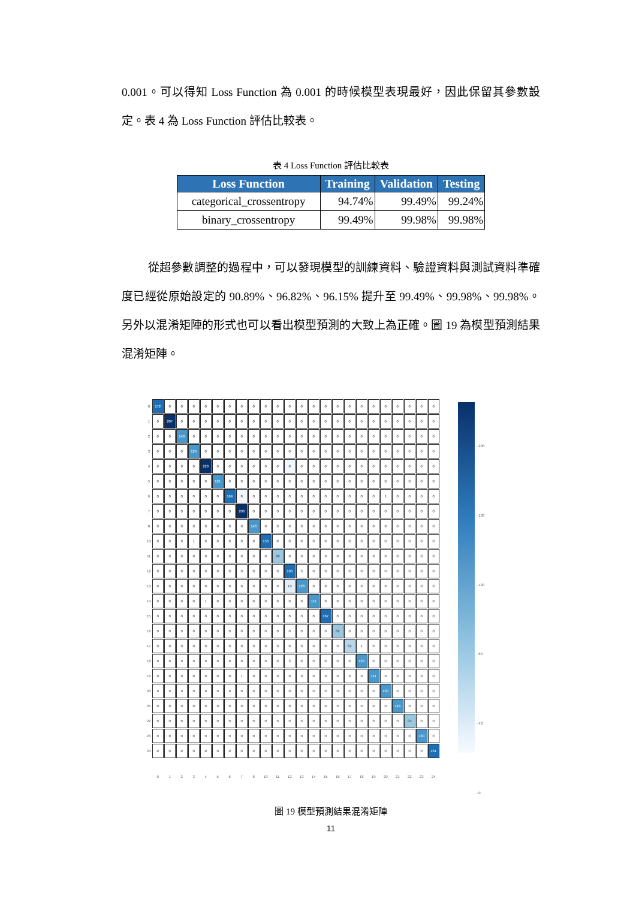0.001。可以得知 Loss Function 為 0.001 的時候模型表現最好，因此保留其參數設定。表 4 為 Loss Function 評估比較表。
表 4 Loss Function 評估比較表
| Loss Function | Training | Validation | Testing |
| --- | --- | --- | --- |
| categorical_crossentropy | 94.74% | 99.49% | 99.24% |
| binary_crossentropy | 99.49% | 99.98% | 99.98% |
從超參數調整的過程中，可以發現模型的訓練資料、驗證資料與測試資料準確度已經從原始設定的 90.89%、96.82%、96.15% 提升至 99.49%、99.98%、99.98%。另外以混淆矩陣的形式也可以看出模型預測的大致上為正確。圖 19 為模型預測結果混淆矩陣。
| 0 | 172 | 0 | 0 | 0 | 0 | 0 | 0 | 0 | 0 | 0 | 0 | 0 | 0 | 0 | 0 | 0 | 0 | 0 | 0 | 0 | 0 | 0 | 0 | 0 |
| 1 | 0 | 207 | 0 | 0 | 0 | 0 | 0 | 0 | 0 | 0 | 0 | 0 | 0 | 0 | 0 | 0 | 0 | 0 | 0 | 0 | 0 | 0 | 0 | 0 |
| 2 | 0 | 0 | 149 | 0 | 0 | 0 | 0 | 0 | 0 | 0 | 0 | 0 | 0 | 0 | 0 | 0 | 0 | 0 | 0 | 0 | 0 | 0 | 0 | 0 |
| 3 | 0 | 0 | 0 | 124 | 0 | 0 | 0 | 0 | 0 | 0 | 0 | 0 | 0 | 0 | 0 | 0 | 0 | 0 | 0 | 0 | 0 | 0 | 0 | 0 |
| 4 | 0 | 0 | 0 | 0 | 229 | 0 | 0 | 0 | 0 | 0 | 0 | 8 | 0 | 0 | 0 | 0 | 0 | 0 | 0 | 0 | 0 | 0 | 0 | 0 |
| 5 | 0 | 0 | 0 | 0 | 0 | 121 | 0 | 0 | 0 | 0 | 0 | 0 | 0 | 0 | 0 | 0 | 0 | 0 | 0 | 0 | 0 | 0 | 0 | 0 |
| 6 | 0 | 0 | 0 | 0 | 0 | 0 | 169 | 8 | 0 | 0 | 0 | 0 | 0 | 0 | 0 | 0 | 0 | 0 | 0 | 1 | 0 | 0 | 0 | 0 |
| 7 | 0 | 0 | 0 | 0 | 0 | 0 | 0 | 208 | 0 | 0 | 0 | 0 | 0 | 0 | 0 | 0 | 0 | 0 | 0 | 0 | 0 | 0 | 0 | 0 |
| 8 | 0 | 0 | 0 | 0 | 0 | 0 | 0 | 0 | 146 | 0 | 0 | 0 | 0 | 0 | 0 | 0 | 0 | 0 | 0 | 0 | 0 | 0 | 0 | 0 |
| 10 | 0 | 0 | 0 | 1 | 0 | 0 | 0 | 0 | 0 | 153 | 0 | 0 | 0 | 0 | 0 | 0 | 0 | 0 | 0 | 0 | 0 | 0 | 0 | 0 |
| 11 | 0 | 0 | 0 | 0 | 0 | 0 | 0 | 0 | 0 | 0 | 98 | 0 | 0 | 0 | 0 | 0 | 0 | 0 | 0 | 0 | 0 | 0 | 0 | 0 |
| 12 | 0 | 0 | 0 | 0 | 0 | 0 | 0 | 0 | 0 | 0 | 0 | 190 | 3 | 0 | 0 | 0 | 0 | 0 | 0 | 0 | 0 | 0 | 0 | 0 |
| 13 | 0 | 0 | 0 | 0 | 0 | 0 | 0 | 0 | 0 | 0 | 0 | 19 | 128 | 0 | 0 | 0 | 0 | 0 | 0 | 0 | 0 | 0 | 0 | 0 |
| 14 | 0 | 0 | 0 | 0 | 1 | 0 | 0 | 0 | 0 | 0 | 0 | 0 | 0 | 111 | 0 | 0 | 0 | 0 | 0 | 0 | 0 | 0 | 0 | 0 |
| 15 | 0 | 0 | 0 | 0 | 0 | 0 | 0 | 0 | 0 | 0 | 0 | 0 | 0 | 0 | 167 | 0 | 0 | 0 | 0 | 0 | 0 | 0 | 0 | 0 |
| 16 | 0 | 0 | 0 | 0 | 0 | 0 | 0 | 0 | 0 | 0 | 0 | 0 | 0 | 0 | 0 | 82 | 0 | 0 | 0 | 0 | 0 | 0 | 0 | 0 |
| 17 | 0 | 0 | 0 | 0 | 0 | 0 | 0 | 0 | 0 | 0 | 0 | 0 | 0 | 0 | 0 | 0 | 62 | 1 | 0 | 0 | 0 | 0 | 0 | 0 |
| 18 | 0 | 0 | 0 | 0 | 0 | 0 | 0 | 0 | 0 | 0 | 0 | 3 | 0 | 0 | 0 | 0 | 0 | 129 | 0 | 0 | 0 | 0 | 0 | 0 |
| 19 | 0 | 0 | 0 | 0 | 0 | 0 | 0 | 1 | 0 | 0 | 0 | 0 | 0 | 0 | 0 | 0 | 0 | 0 | 111 | 0 | 0 | 0 | 0 | 0 |
| 20 | 0 | 0 | 0 | 0 | 0 | 0 | 0 | 0 | 0 | 0 | 0 | 0 | 0 | 0 | 0 | 0 | 0 | 0 | 0 | 130 | 0 | 0 | 0 | 0 |
| 21 | 0 | 0 | 0 | 0 | 0 | 0 | 0 | 0 | 0 | 0 | 0 | 0 | 0 | 0 | 0 | 0 | 0 | 0 | 0 | 0 | 149 | 0 | 0 | 0 |
| 22 | 0 | 0 | 0 | 0 | 0 | 0 | 0 | 0 | 0 | 0 | 0 | 0 | 0 | 0 | 0 | 0 | 0 | 0 | 0 | 0 | 0 | 93 | 0 | 0 |
| 23 | 0 | 0 | 0 | 0 | 0 | 0 | 0 | 0 | 0 | 0 | 0 | 0 | 0 | 0 | 0 | 0 | 0 | 0 | 0 | 0 | 0 | 0 | 130 | 0 |
| 24 | 0 | 0 | 0 | 0 | 0 | 0 | 0 | 0 | 0 | 0 | 0 | 0 | 0 | 0 | 0 | 0 | 0 | 0 | 0 | 0 | 0 | 0 | 0 | 161 |
| | 0 | 1 | 2 | 3 | 4 | 5 | 6 | 7 | 8 | 10 | 11 | 12 | 13 | 14 | 15 | 16 | 17 | 18 | 19 | 20 | 21 | 22 | 23 | 24 |
- 200
- 160
- 120
- 80
- 40
- 0
圖 19 模型預測結果混淆矩陣
11